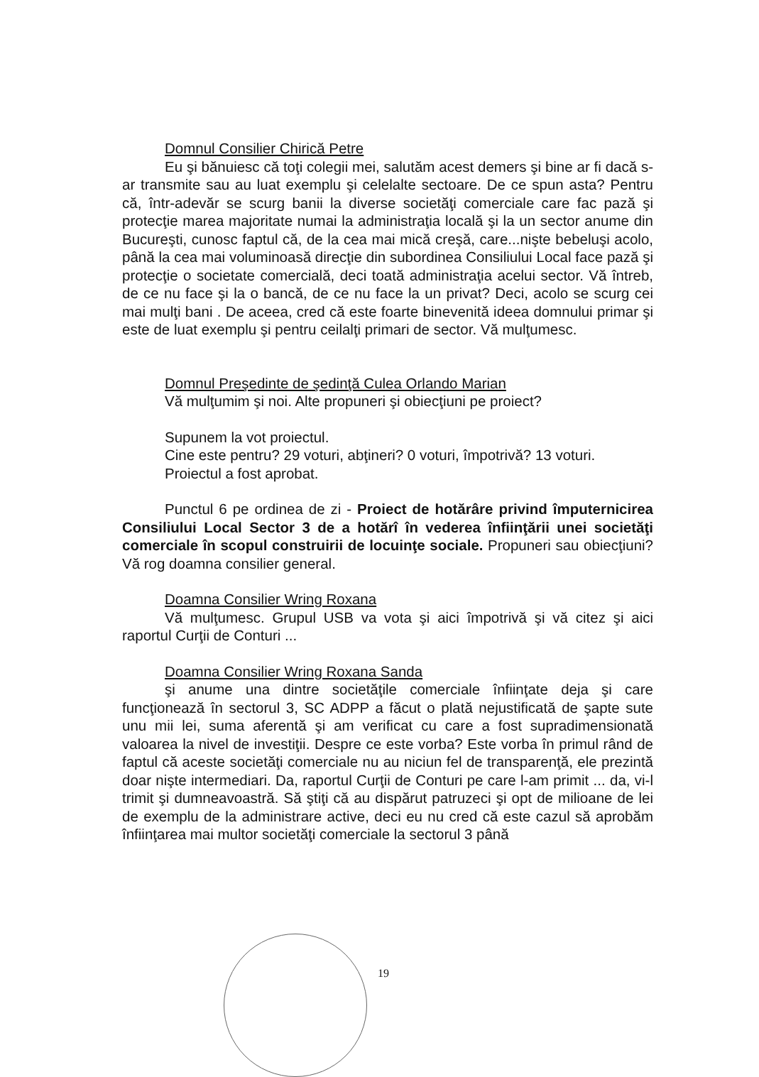Domnul Consilier Chirică Petre
Eu şi bănuiesc că toţi colegii mei, salutăm acest demers şi bine ar fi dacă s-ar transmite sau au luat exemplu şi celelalte sectoare. De ce spun asta? Pentru că, într-adevăr se scurg banii la diverse societăţi comerciale care fac pază şi protecţie marea majoritate numai la administraţia locală şi la un sector anume din Bucureşti, cunosc faptul că, de la cea mai mică creşă, care...nişte bebeluşi acolo, până la cea mai voluminoasă direcţie din subordinea Consiliului Local face pază şi protecţie o societate comercială, deci toată administraţia acelui sector. Vă întreb, de ce nu face şi la o bancă, de ce nu face la un privat? Deci, acolo se scurg cei mai mulţi bani . De aceea, cred că este foarte binevenită ideea domnului primar şi este de luat exemplu şi pentru ceilalţi primari de sector. Vă mulţumesc.
Domnul Preşedinte de şedinţă Culea Orlando Marian
Vă mulţumim şi noi. Alte propuneri şi obiecţiuni pe proiect?
Supunem la vot proiectul.
Cine este pentru? 29 voturi, abţineri? 0 voturi, împotrivă? 13 voturi.
Proiectul a fost aprobat.
Punctul 6 pe ordinea de zi - Proiect de hotărâre privind împuternicirea Consiliului Local Sector 3 de a hotărî în vederea înfiinţării unei societăţi comerciale în scopul construirii de locuinţe sociale. Propuneri sau obiecţiuni? Vă rog doamna consilier general.
Doamna Consilier Wring Roxana
Vă mulţumesc. Grupul USB va vota şi aici împotrivă şi vă citez şi aici raportul Curţii de Conturi ...
Doamna Consilier Wring Roxana Sanda
şi anume una dintre societăţile comerciale înfiinţate deja şi care funcţionează în sectorul 3, SC ADPP a făcut o plată nejustificată de şapte sute unu mii lei, suma aferentă şi am verificat cu care a fost supradimensionată valoarea la nivel de investiţii. Despre ce este vorba? Este vorba în primul rând de faptul că aceste societăţi comerciale nu au niciun fel de transparenţă, ele prezintă doar nişte intermediari. Da, raportul Curţii de Conturi pe care l-am primit ... da, vi-l trimit şi dumneavoastră. Să ştiţi că au dispărut patruzeci şi opt de milioane de lei de exemplu de la administrare active, deci eu nu cred că este cazul să aprobăm înfiinţarea mai multor societăţi comerciale la sectorul 3 până
19